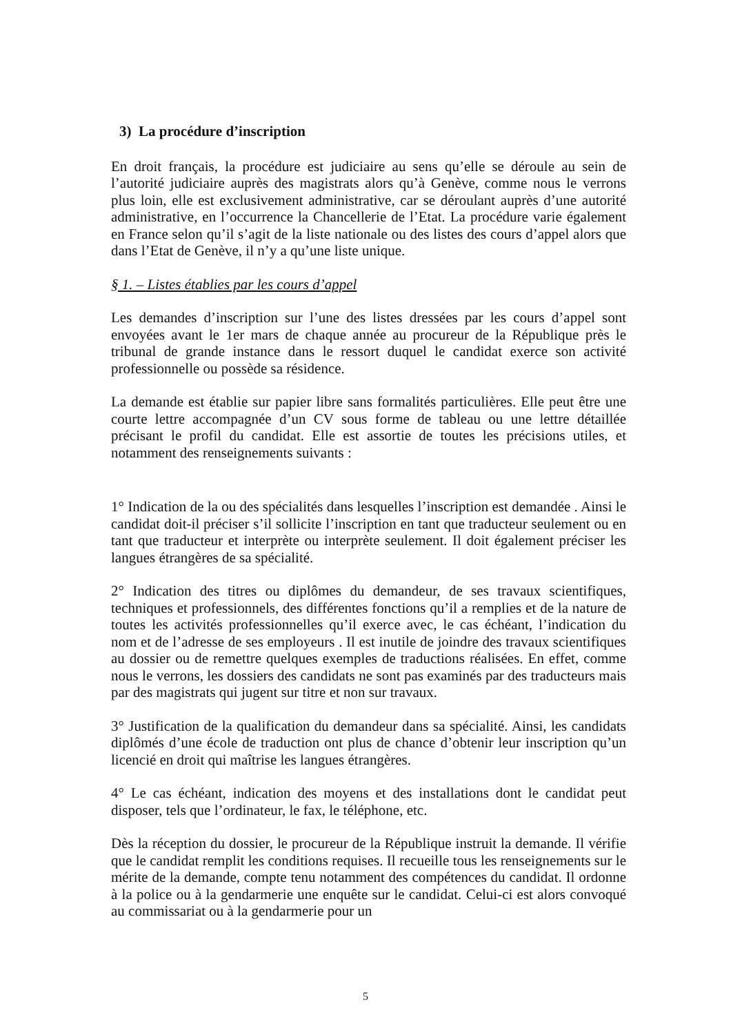3) La procédure d’inscription
En droit français, la procédure est judiciaire au sens qu’elle se déroule au sein de l’autorité judiciaire auprès des magistrats alors qu’à Genève, comme nous le verrons plus loin, elle est exclusivement administrative, car se déroulant auprès d’une autorité administrative, en l’occurrence la Chancellerie de l’Etat. La procédure varie également en France selon qu’il s’agit de la liste nationale ou des listes des cours d’appel alors que dans l’Etat de Genève, il n’y a qu’une liste unique.
§ 1. – Listes établies par les cours d’appel
Les demandes d’inscription sur l’une des listes dressées par les cours d’appel sont envoyées avant le 1er mars de chaque année au procureur de la République près le tribunal de grande instance dans le ressort duquel le candidat exerce son activité professionnelle ou possède sa résidence.
La demande est établie sur papier libre sans formalités particulières. Elle peut être une courte lettre accompagnée d’un CV sous forme de tableau ou une lettre détaillée précisant le profil du candidat. Elle est assortie de toutes les précisions utiles, et notamment des renseignements suivants :
1° Indication de la ou des spécialités dans lesquelles l’inscription est demandée . Ainsi le candidat doit-il préciser s’il sollicite l’inscription en tant que traducteur seulement ou en tant que traducteur et interprète ou interprète seulement. Il doit également préciser les langues étrangères de sa spécialité.
2° Indication des titres ou diplômes du demandeur, de ses travaux scientifiques, techniques et professionnels, des différentes fonctions qu’il a remplies et de la nature de toutes les activités professionnelles qu’il exerce avec, le cas échéant, l’indication du nom et de l’adresse de ses employeurs . Il est inutile de joindre des travaux scientifiques au dossier ou de remettre quelques exemples de traductions réalisées. En effet, comme nous le verrons, les dossiers des candidats ne sont pas examinés par des traducteurs mais par des magistrats qui jugent sur titre et non sur travaux.
3° Justification de la qualification du demandeur dans sa spécialité. Ainsi, les candidats diplômés d’une école de traduction ont plus de chance d’obtenir leur inscription qu’un licencié en droit qui maîtrise les langues étrangères.
4° Le cas échéant, indication des moyens et des installations dont le candidat peut disposer, tels que l’ordinateur, le fax, le téléphone, etc.
Dès la réception du dossier, le procureur de la République instruit la demande. Il vérifie que le candidat remplit les conditions requises. Il recueille tous les renseignements sur le mérite de la demande, compte tenu notamment des compétences du candidat. Il ordonne à la police ou à la gendarmerie une enquête sur le candidat. Celui-ci est alors convoqué au commissariat ou à la gendarmerie pour un
5